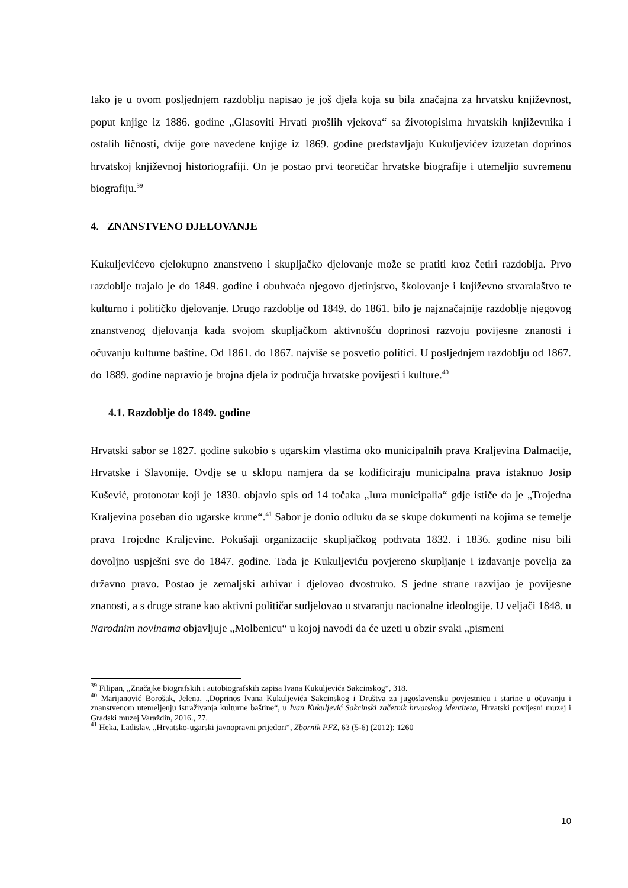Iako je u ovom posljednjem razdoblju napisao je još djela koja su bila značajna za hrvatsku književnost, poput knjige iz 1886. godine „Glasoviti Hrvati prošlih vjekova“ sa životopisima hrvatskih književnika i ostalih ličnosti, dvije gore navedene knjige iz 1869. godine predstavljaju Kukuljevićev izuzetan doprinos hrvatskoj književnoj historiografiji. On je postao prvi teoretičar hrvatske biografije i utemeljio suvremenu biografiju.<sup>39</sup>
4. ZNANSTVENO DJELOVANJE
Kukuljevićevo cjelokupno znanstveno i skupljačko djelovanje može se pratiti kroz četiri razdoblja. Prvo razdoblje trajalo je do 1849. godine i obuhvaća njegovo djetinjstvo, školovanje i književno stvaralaštvo te kulturno i političko djelovanje. Drugo razdoblje od 1849. do 1861. bilo je najznačajnije razdoblje njegovog znanstvenog djelovanja kada svojom skupljačkom aktivnošću doprinosi razvoju povijesne znanosti i očuvanju kulturne baštine. Od 1861. do 1867. najviše se posvetio politici. U posljednjem razdoblju od 1867. do 1889. godine napravio je brojna djela iz područja hrvatske povijesti i kulture.<sup>40</sup>
4.1. Razdoblje do 1849. godine
Hrvatski sabor se 1827. godine sukobio s ugarskim vlastima oko municipalnih prava Kraljevina Dalmacije, Hrvatske i Slavonije. Ovdje se u sklopu namjera da se kodificiraju municipalna prava istaknuo Josip Kušević, protonotar koji je 1830. objavio spis od 14 točaka „Iura municipalia“ gdje ističe da je „Trojedna Kraljevina poseban dio ugarske krune“.<sup>41</sup> Sabor je donio odluku da se skupe dokumenti na kojima se temelje prava Trojedne Kraljevine. Pokušaji organizacije skupljačkog pothvata 1832. i 1836. godine nisu bili dovoljno uspješni sve do 1847. godine. Tada je Kukuljeviću povjereno skupljanje i izdavanje povelja za državno pravo. Postao je zemaljski arhivar i djelovao dvostruko. S jedne strane razvijao je povijesne znanosti, a s druge strane kao aktivni političar sudjelovao u stvaranju nacionalne ideologije. U veljači 1848. u Narodnim novinama objavljuje „Molbenicu“ u kojoj navodi da će uzeti u obzir svaki „pismeni
<sup>39</sup> Filipan, „Značajke biografskih i autobiografskih zapisa Ivana Kukuljevića Sakcinskog“, 318.
<sup>40</sup> Marijanović Borošak, Jelena, „Doprinos Ivana Kukuljevića Sakcinskog i Društva za jugoslavensku povjestnicu i starine u očuvanju i znanstvenom utemeljenju istraživanja kulturne baštine“, u Ivan Kukuljević Sakcinski začetnik hrvatskog identiteta, Hrvatski povijesni muzej i Gradski muzej Varaždin, 2016., 77.
<sup>41</sup> Heka, Ladislav, „Hrvatsko-ugarski javnopravni prijedori“, Zbornik PFZ, 63 (5-6) (2012): 1260
10